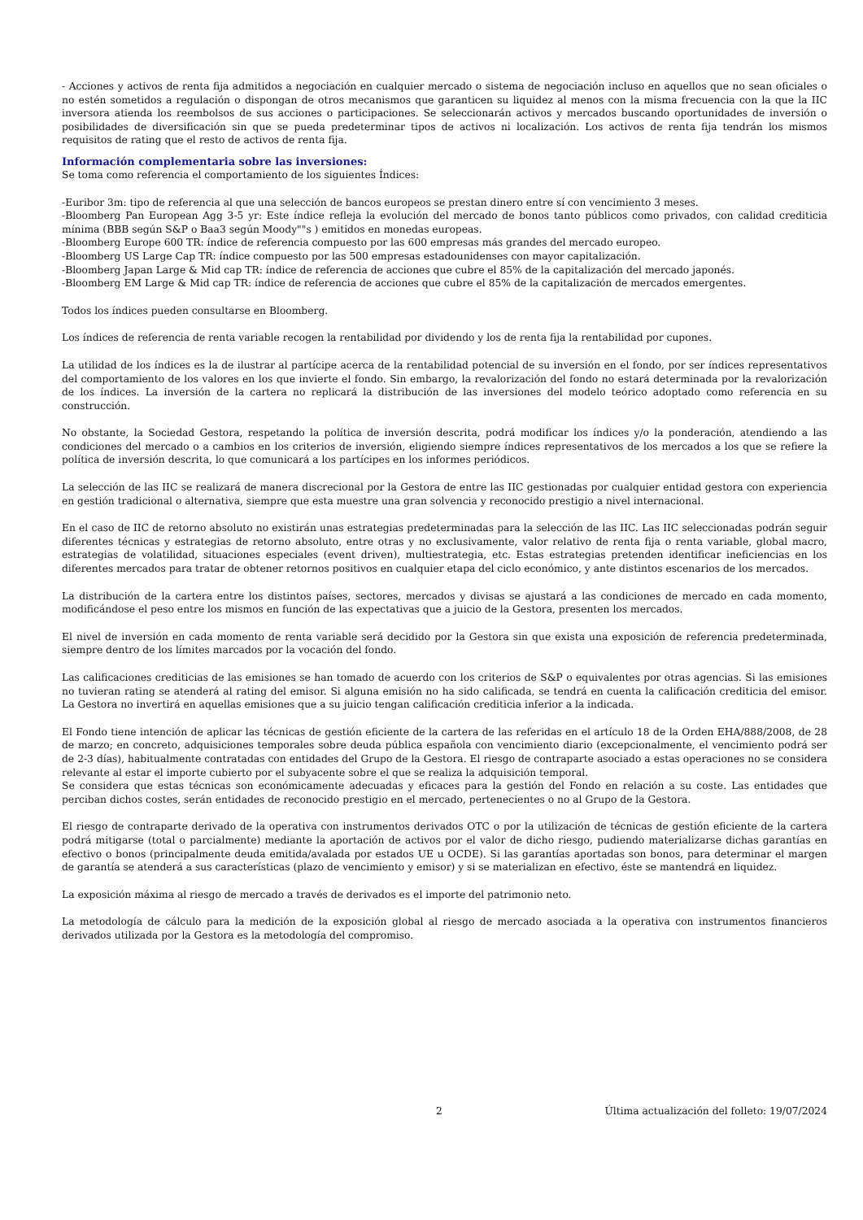- Acciones y activos de renta fija admitidos a negociación en cualquier mercado o sistema de negociación incluso en aquellos que no sean oficiales o no estén sometidos a regulación o dispongan de otros mecanismos que garanticen su liquidez al menos con la misma frecuencia con la que la IIC inversora atienda los reembolsos de sus acciones o participaciones. Se seleccionarán activos y mercados buscando oportunidades de inversión o posibilidades de diversificación sin que se pueda predeterminar tipos de activos ni localización. Los activos de renta fija tendrán los mismos requisitos de rating que el resto de activos de renta fija.
Información complementaria sobre las inversiones:
Se toma como referencia el comportamiento de los siguientes Índices:
-Euribor 3m: tipo de referencia al que una selección de bancos europeos se prestan dinero entre sí con vencimiento 3 meses.
-Bloomberg Pan European Agg 3-5 yr: Este índice refleja la evolución del mercado de bonos tanto públicos como privados, con calidad crediticia mínima (BBB según S&P o Baa3 según Moody""s ) emitidos en monedas europeas.
-Bloomberg Europe 600 TR: índice de referencia compuesto por las 600 empresas más grandes del mercado europeo.
-Bloomberg US Large Cap TR: índice compuesto por las 500 empresas estadounidenses con mayor capitalización.
-Bloomberg Japan Large & Mid cap TR: índice de referencia de acciones que cubre el 85% de la capitalización del mercado japonés.
-Bloomberg EM Large & Mid cap TR: índice de referencia de acciones que cubre el 85% de la capitalización de mercados emergentes.
Todos los índices pueden consultarse en Bloomberg.
Los índices de referencia de renta variable recogen la rentabilidad por dividendo y los de renta fija la rentabilidad por cupones.
La utilidad de los índices es la de ilustrar al partícipe acerca de la rentabilidad potencial de su inversión en el fondo, por ser índices representativos del comportamiento de los valores en los que invierte el fondo. Sin embargo, la revalorización del fondo no estará determinada por la revalorización de los índices. La inversión de la cartera no replicará la distribución de las inversiones del modelo teórico adoptado como referencia en su construcción.
No obstante, la Sociedad Gestora, respetando la política de inversión descrita, podrá modificar los índices y/o la ponderación, atendiendo a las condiciones del mercado o a cambios en los criterios de inversión, eligiendo siempre índices representativos de los mercados a los que se refiere la política de inversión descrita, lo que comunicará a los partícipes en los informes periódicos.
La selección de las IIC se realizará de manera discrecional por la Gestora de entre las IIC gestionadas por cualquier entidad gestora con experiencia en gestión tradicional o alternativa, siempre que esta muestre una gran solvencia y reconocido prestigio a nivel internacional.
En el caso de IIC de retorno absoluto no existirán unas estrategias predeterminadas para la selección de las IIC. Las IIC seleccionadas podrán seguir diferentes técnicas y estrategias de retorno absoluto, entre otras y no exclusivamente, valor relativo de renta fija o renta variable, global macro, estrategias de volatilidad, situaciones especiales (event driven), multiestrategia, etc. Estas estrategias pretenden identificar ineficiencias en los diferentes mercados para tratar de obtener retornos positivos en cualquier etapa del ciclo económico, y ante distintos escenarios de los mercados.
La distribución de la cartera entre los distintos países, sectores, mercados y divisas se ajustará a las condiciones de mercado en cada momento, modificándose el peso entre los mismos en función de las expectativas que a juicio de la Gestora, presenten los mercados.
El nivel de inversión en cada momento de renta variable será decidido por la Gestora sin que exista una exposición de referencia predeterminada, siempre dentro de los límites marcados por la vocación del fondo.
Las calificaciones crediticias de las emisiones se han tomado de acuerdo con los criterios de S&P o equivalentes por otras agencias. Si las emisiones no tuvieran rating se atenderá al rating del emisor. Si alguna emisión no ha sido calificada, se tendrá en cuenta la calificación crediticia del emisor. La Gestora no invertirá en aquellas emisiones que a su juicio tengan calificación crediticia inferior a la indicada.
El Fondo tiene intención de aplicar las técnicas de gestión eficiente de la cartera de las referidas en el artículo 18 de la Orden EHA/888/2008, de 28 de marzo; en concreto, adquisiciones temporales sobre deuda pública española con vencimiento diario (excepcionalmente, el vencimiento podrá ser de 2-3 días), habitualmente contratadas con entidades del Grupo de la Gestora. El riesgo de contraparte asociado a estas operaciones no se considera relevante al estar el importe cubierto por el subyacente sobre el que se realiza la adquisición temporal.
Se considera que estas técnicas son económicamente adecuadas y eficaces para la gestión del Fondo en relación a su coste. Las entidades que perciban dichos costes, serán entidades de reconocido prestigio en el mercado, pertenecientes o no al Grupo de la Gestora.
El riesgo de contraparte derivado de la operativa con instrumentos derivados OTC o por la utilización de técnicas de gestión eficiente de la cartera podrá mitigarse (total o parcialmente) mediante la aportación de activos por el valor de dicho riesgo, pudiendo materializarse dichas garantías en efectivo o bonos (principalmente deuda emitida/avalada por estados UE u OCDE). Si las garantías aportadas son bonos, para determinar el margen de garantía se atenderá a sus características (plazo de vencimiento y emisor) y si se materializan en efectivo, éste se mantendrá en liquidez.
La exposición máxima al riesgo de mercado a través de derivados es el importe del patrimonio neto.
La metodología de cálculo para la medición de la exposición global al riesgo de mercado asociada a la operativa con instrumentos financieros derivados utilizada por la Gestora es la metodología del compromiso.
2 Última actualización del folleto: 19/07/2024